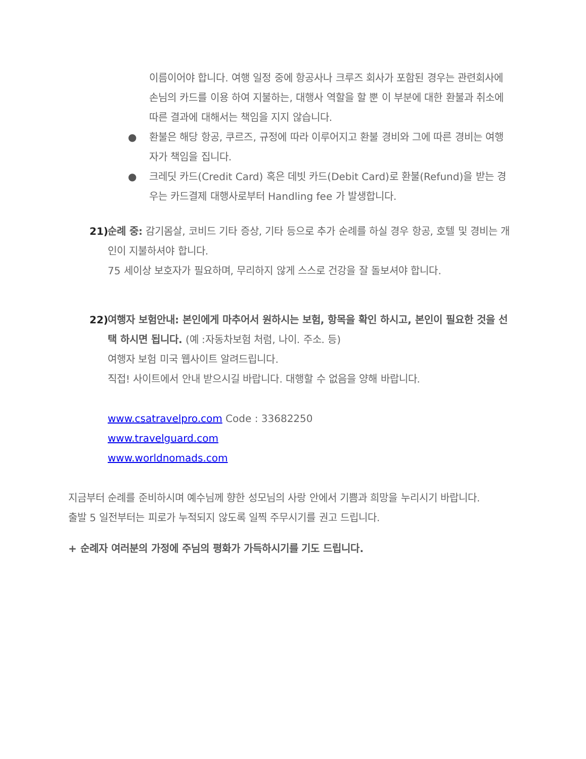이름이어야 합니다. 여행 일정 중에 항공사나 크루즈 회사가 포함된 경우는 관련회사에 손님의 카드를 이용 하여 지불하는, 대행사 역할을 할 뿐 이 부분에 대한 환불과 취소에 따른 결과에 대해서는 책임을 지지 않습니다.
● 환불은 해당 항공, 쿠르즈, 규정에 따라 이루어지고 환불 경비와 그에 따른 경비는 여행자가 책임을 집니다.
● 크레딧 카드(Credit Card) 혹은 데빗 카드(Debit Card)로 환불(Refund)을 받는 경우는 카드결제 대행사로부터 Handling fee 가 발생합니다.
21) 순례 중: 감기몸살, 코비드 기타 증상, 기타 등으로 추가 순례를 하실 경우 항공, 호텔 및 경비는 개인이 지불하셔야 합니다.
75 세이상 보호자가 필요하며, 무리하지 않게 스스로 건강을 잘 돌보셔야 합니다.
22) 여행자 보험안내: 본인에게 마추어서 원하시는 보험, 항목을 확인 하시고, 본인이 필요한 것을 선택 하시면 됩니다. (예 :자동차보험 처럼, 나이. 주소. 등)
여행자 보험 미국 웹사이트 알려드립니다.
직접! 사이트에서 안내 받으시길 바랍니다. 대행할 수 없음을 양해 바랍니다.
www.csatravelpro.com Code : 33682250
www.travelguard.com
www.worldnomads.com
지금부터 순례를 준비하시며 예수님께 향한 성모님의 사랑 안에서 기쁨과 희망을 누리시기 바랍니다.
출발 5 일전부터는 피로가 누적되지 않도록 일찍 주무시기를 권고 드립니다.
+ 순례자 여러분의 가정에 주님의 평화가 가득하시기를 기도 드립니다.